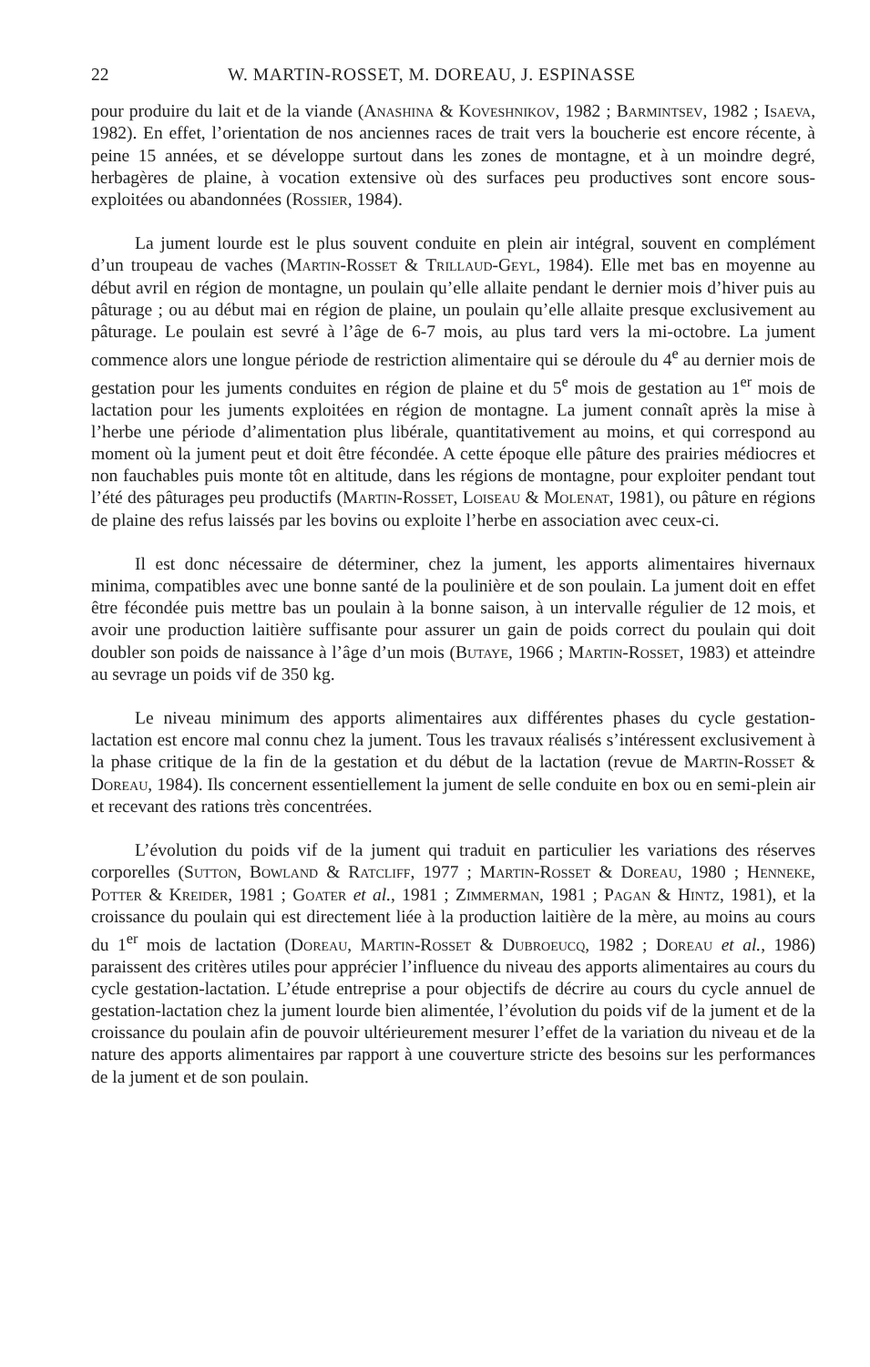22 W. MARTIN-ROSSET, M. DOREAU, J. ESPINASSE
pour produire du lait et de la viande (Anashina & Koveshnikov, 1982 ; Barmintsev, 1982 ; Isaeva, 1982). En effet, l’orientation de nos anciennes races de trait vers la boucherie est encore récente, à peine 15 années, et se développe surtout dans les zones de montagne, et à un moindre degré, herbagères de plaine, à vocation extensive où des surfaces peu productives sont encore sous-exploitées ou abandonnées (Rossier, 1984).
La jument lourde est le plus souvent conduite en plein air intégral, souvent en complément d’un troupeau de vaches (Martin-Rosset & Trillaud-Geyl, 1984). Elle met bas en moyenne au début avril en région de montagne, un poulain qu’elle allaite pendant le dernier mois d’hiver puis au pâturage ; ou au début mai en région de plaine, un poulain qu’elle allaite presque exclusivement au pâturage. Le poulain est sevré à l’âge de 6-7 mois, au plus tard vers la mi-octobre. La jument commence alors une longue période de restriction alimentaire qui se déroule du 4<sup>e</sup> au dernier mois de gestation pour les juments conduites en région de plaine et du 5<sup>e</sup> mois de gestation au 1<sup>er</sup> mois de lactation pour les juments exploitées en région de montagne. La jument connaît après la mise à l’herbe une période d’alimentation plus libérale, quantitativement au moins, et qui correspond au moment où la jument peut et doit être fécondée. A cette époque elle pâture des prairies médiocres et non fauchables puis monte tôt en altitude, dans les régions de montagne, pour exploiter pendant tout l’été des pâturages peu productifs (Martin-Rosset, Loiseau & Molenat, 1981), ou pâture en régions de plaine des refus laissés par les bovins ou exploite l’herbe en association avec ceux-ci.
Il est donc nécessaire de déterminer, chez la jument, les apports alimentaires hivernaux minima, compatibles avec une bonne santé de la poulinière et de son poulain. La jument doit en effet être fécondée puis mettre bas un poulain à la bonne saison, à un intervalle régulier de 12 mois, et avoir une production laitière suffisante pour assurer un gain de poids correct du poulain qui doit doubler son poids de naissance à l’âge d’un mois (Butaye, 1966 ; Martin-Rosset, 1983) et atteindre au sevrage un poids vif de 350 kg.
Le niveau minimum des apports alimentaires aux différentes phases du cycle gestation-lactation est encore mal connu chez la jument. Tous les travaux réalisés s’intéressent exclusivement à la phase critique de la fin de la gestation et du début de la lactation (revue de Martin-Rosset & Doreau, 1984). Ils concernent essentiellement la jument de selle conduite en box ou en semi-plein air et recevant des rations très concentrées.
L’évolution du poids vif de la jument qui traduit en particulier les variations des réserves corporelles (Sutton, Bowland & Ratcliff, 1977 ; Martin-Rosset & Doreau, 1980 ; Henneke, Potter & Kreider, 1981 ; Goater et al., 1981 ; Zimmerman, 1981 ; Pagan & Hintz, 1981), et la croissance du poulain qui est directement liée à la production laitière de la mère, au moins au cours du 1<sup>er</sup> mois de lactation (Doreau, Martin-Rosset & Dubroeucq, 1982 ; Doreau et al., 1986) paraissent des critères utiles pour apprécier l’influence du niveau des apports alimentaires au cours du cycle gestation-lactation. L’étude entreprise a pour objectifs de décrire au cours du cycle annuel de gestation-lactation chez la jument lourde bien alimentée, l’évolution du poids vif de la jument et de la croissance du poulain afin de pouvoir ultérieurement mesurer l’effet de la variation du niveau et de la nature des apports alimentaires par rapport à une couverture stricte des besoins sur les performances de la jument et de son poulain.